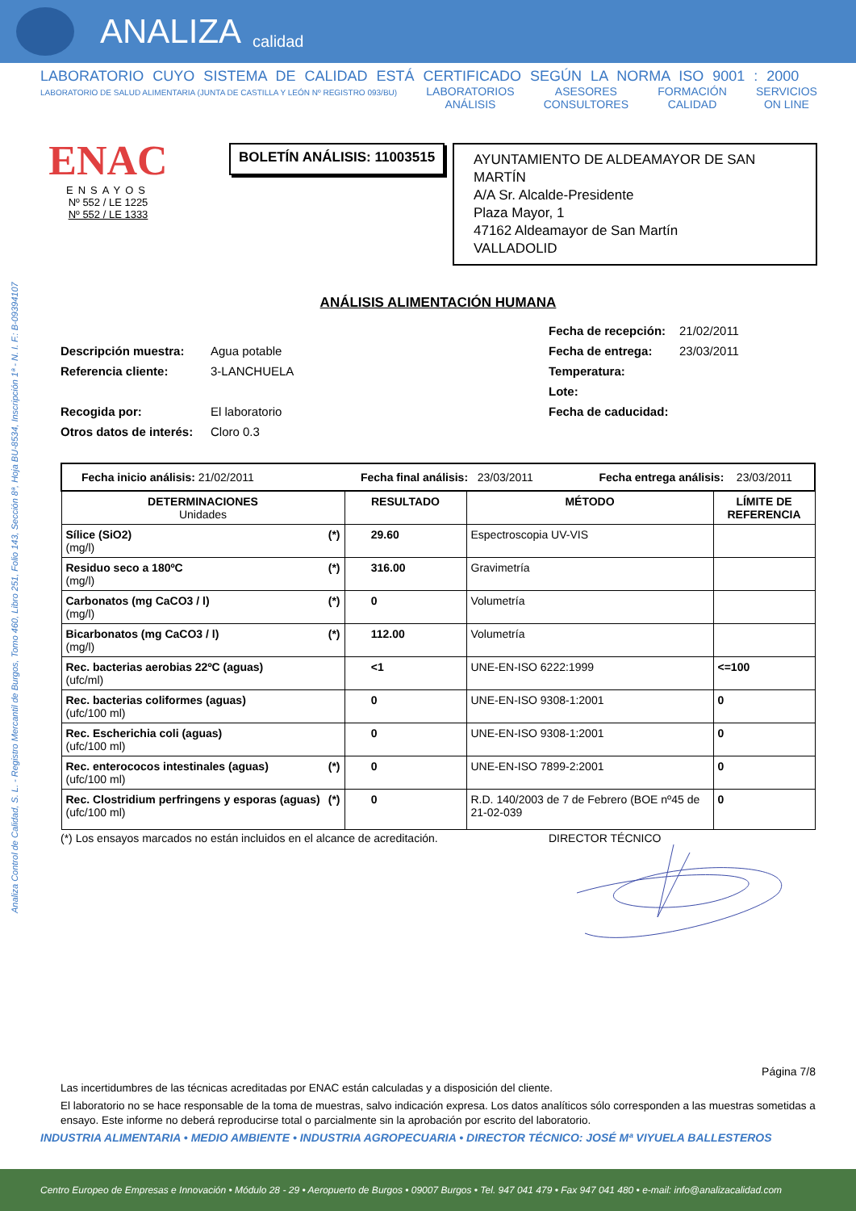ANALIZA calidad
Analiza Control de Calidad, S. L. - Registro Mercantil de Burgos, Tomo 460, Libro 251, Folio 143, Sección 8ª, Hoja BU-8534, Inscripción 1ª - N. I. F.: B-09394107
LABORATORIO CUYO SISTEMA DE CALIDAD ESTÁ CERTIFICADO SEGÚN LA NORMA ISO 9001 : 2000
LABORATORIO DE SALUD ALIMENTARIA (JUNTA DE CASTILLA Y LEÓN Nº REGISTRO 093/BU) LABORATORIOS
ANÁLISIS ASESORES
CONSULTORES FORMACIÓN
CALIDAD SERVICIOS
ON LINE
ENAC
ENSAYOS
Nº 552 / LE 1225
Nº 552 / LE 1333
BOLETÍN ANÁLISIS: 11003515
AYUNTAMIENTO DE ALDEAMAYOR DE SAN MARTÍN
A/A Sr. Alcalde-Presidente
Plaza Mayor, 1
47162 Aldeamayor de San Martín
VALLADOLID
ANÁLISIS ALIMENTACIÓN HUMANA
Descripción muestra: Agua potable
Referencia cliente: 3-LANCHUELA
Recogida por: El laboratorio
Otros datos de interés: Cloro 0.3
Fecha de recepción: 21/02/2011
Fecha de entrega: 23/03/2011
Temperatura:
Lote:
Fecha de caducidad:
| Fecha inicio análisis: 21/02/2011 Fecha final análisis: 23/03/2011 Fecha entrega análisis: 23/03/2011 | | | |
| DETERMINACIONES Unidades | RESULTADO | MÉTODO | LÍMITE DE REFERENCIA |
| Sílice (SiO2) (*) (mg/l) | 29.60 | Espectroscopia UV-VIS | |
| Residuo seco a 180ºC (*) (mg/l) | 316.00 | Gravimetría | |
| Carbonatos (mg CaCO3 / l) (*) (mg/l) | 0 | Volumetría | |
| Bicarbonatos (mg CaCO3 / l) (*) (mg/l) | 112.00 | Volumetría | |
| Rec. bacterias aerobias 22ºC (aguas) (ufc/ml) | <1 | UNE-EN-ISO 6222:1999 | <=100 |
| Rec. bacterias coliformes (aguas) (ufc/100 ml) | 0 | UNE-EN-ISO 9308-1:2001 | 0 |
| Rec. Escherichia coli (aguas) (ufc/100 ml) | 0 | UNE-EN-ISO 9308-1:2001 | 0 |
| Rec. enterococos intestinales (aguas) (*) (ufc/100 ml) | 0 | UNE-EN-ISO 7899-2:2001 | 0 |
| Rec. Clostridium perfringens y esporas (aguas) (*) (ufc/100 ml) | 0 | R.D. 140/2003 de 7 de Febrero (BOE nº45 de 21-02-039 | 0 |
(*) Los ensayos marcados no están incluidos en el alcance de acreditación. DIRECTOR TÉCNICO
Página 7/8
Las incertidumbres de las técnicas acreditadas por ENAC están calculadas y a disposición del cliente.
El laboratorio no se hace responsable de la toma de muestras, salvo indicación expresa. Los datos analíticos sólo corresponden a las muestras sometidas a ensayo. Este informe no deberá reproducirse total o parcialmente sin la aprobación por escrito del laboratorio.
INDUSTRIA ALIMENTARIA • MEDIO AMBIENTE • INDUSTRIA AGROPECUARIA • DIRECTOR TÉCNICO: JOSÉ Mª VIYUELA BALLESTEROS
Centro Europeo de Empresas e Innovación • Módulo 28 - 29 • Aeropuerto de Burgos • 09007 Burgos • Tel. 947 041 479 • Fax 947 041 480 • e-mail: info@analizacalidad.com